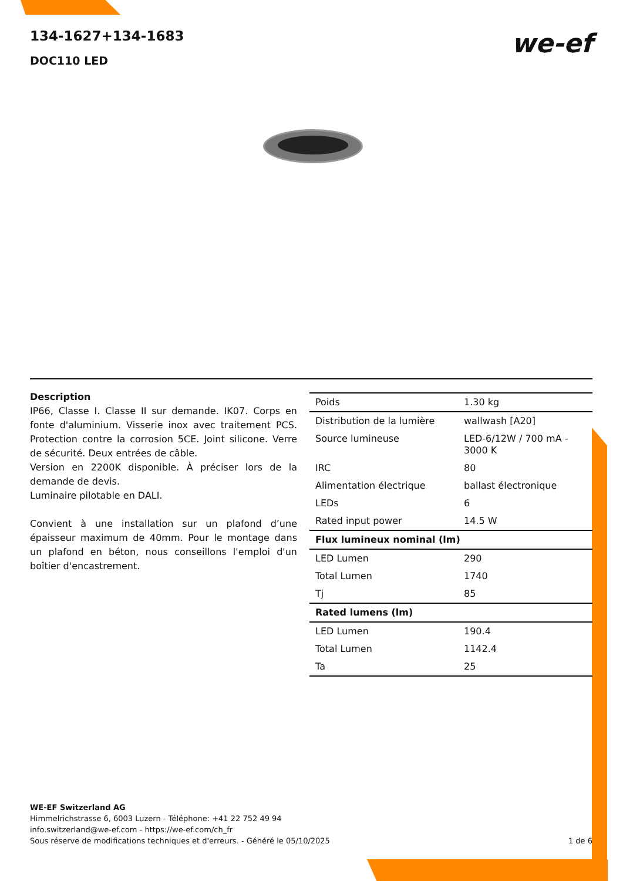134-1627+134-1683
DOC110 LED
we-ef
Description
IP66, Classe I. Classe II sur demande. IK07. Corps en fonte d'aluminium. Visserie inox avec traitement PCS. Protection contre la corrosion 5CE. Joint silicone. Verre de sécurité. Deux entrées de câble.
Version en 2200K disponible. À préciser lors de la demande de devis.
Luminaire pilotable en DALI.
Convient à une installation sur un plafond d’une épaisseur maximum de 40mm. Pour le montage dans un plafond en béton, nous conseillons l'emploi d'un boîtier d'encastrement.
| Poids | 1.30 kg |
| Distribution de la lumière | wallwash [A20] |
| Source lumineuse | LED-6/12W / 700 mA - 3000 K |
| IRC | 80 |
| Alimentation électrique | ballast électronique |
| LEDs | 6 |
| Rated input power | 14.5 W |
| Flux lumineux nominal (lm) | |
| LED Lumen | 290 |
| Total Lumen | 1740 |
| Tj | 85 |
| Rated lumens (lm) | |
| LED Lumen | 190.4 |
| Total Lumen | 1142.4 |
| Ta | 25 |
WE-EF Switzerland AG
Himmelrichstrasse 6, 6003 Luzern - Téléphone: +41 22 752 49 94
info.switzerland@we-ef.com - https://we-ef.com/ch_fr
Sous réserve de modifications techniques et d'erreurs. - Généré le 05/10/2025 1 de 6